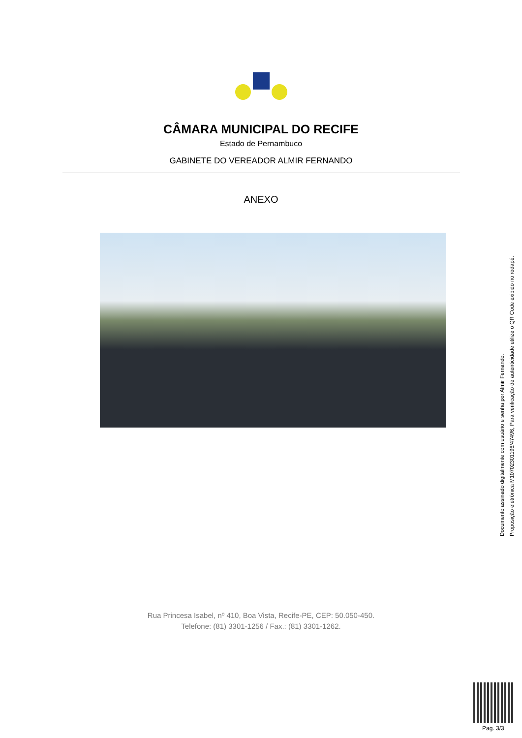CÂMARA MUNICIPAL DO RECIFE
Estado de Pernambuco
GABINETE DO VEREADOR ALMIR FERNANDO
ANEXO
Documento assinado digitalmente com usuário e senha por Almir Fernando.
Proposição eletrônica M10702301196/47496, Para verificação de autenticidade utilize o QR Code exibido no rodapé.
Rua Princesa Isabel, nº 410, Boa Vista, Recife-PE, CEP: 50.050-450.
Telefone: (81) 3301-1256 / Fax.: (81) 3301-1262.
Pag. 3/3